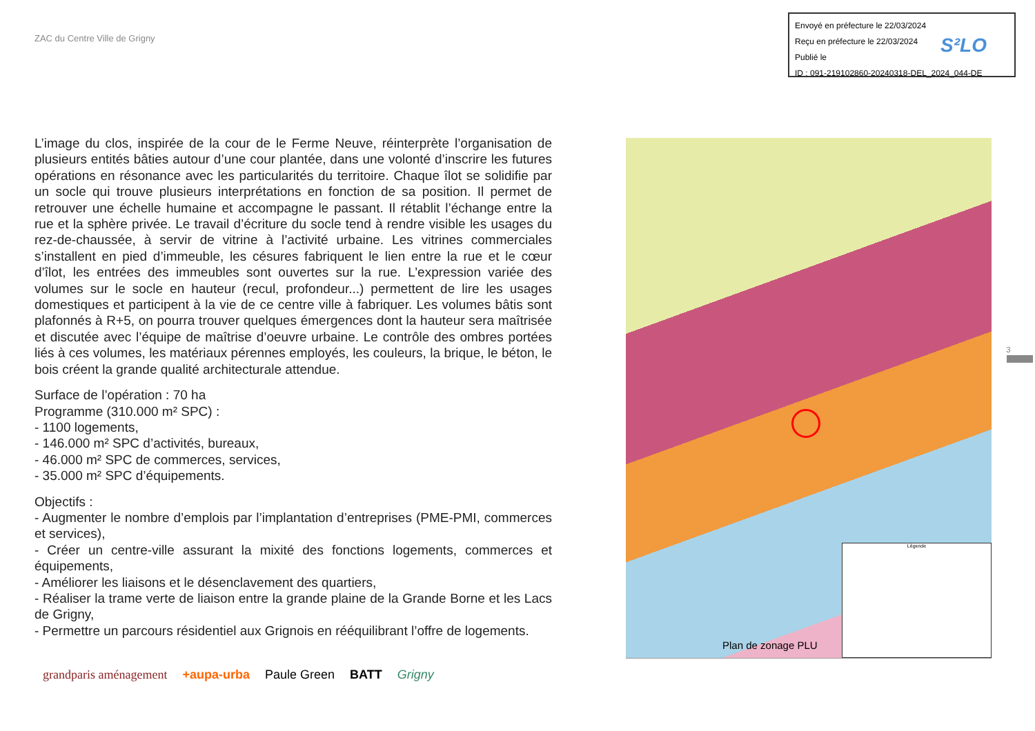ZAC du Centre Ville de Grigny
Envoyé en préfecture le 22/03/2024
Reçu en préfecture le 22/03/2024
Publié le
ID : 091-219102860-20240318-DEL_2024_044-DE
S²LO
L’image du clos, inspirée de la cour de le Ferme Neuve, réinterprète l’organisation de plusieurs entités bâties autour d’une cour plantée, dans une volonté d’inscrire les futures opérations en résonance avec les particularités du territoire. Chaque îlot se solidifie par un socle qui trouve plusieurs interprétations en fonction de sa position. Il permet de retrouver une échelle humaine et accompagne le passant. Il rétablit l’échange entre la rue et la sphère privée. Le travail d’écriture du socle tend à rendre visible les usages du rez-de-chaussée, à servir de vitrine à l’activité urbaine. Les vitrines commerciales s’installent en pied d’immeuble, les césures fabriquent le lien entre la rue et le cœur d’îlot, les entrées des immeubles sont ouvertes sur la rue. L’expression variée des volumes sur le socle en hauteur (recul, profondeur...) permettent de lire les usages domestiques et participent à la vie de ce centre ville à fabriquer. Les volumes bâtis sont plafonnés à R+5, on pourra trouver quelques émergences dont la hauteur sera maîtrisée et discutée avec l’équipe de maîtrise d’oeuvre urbaine. Le contrôle des ombres portées liés à ces volumes, les matériaux pérennes employés, les couleurs, la brique, le béton, le bois créent la grande qualité architecturale attendue.
Surface de l’opération : 70 ha
Programme (310.000 m² SPC) :
- 1100 logements,
- 146.000 m² SPC d’activités, bureaux,
- 46.000 m² SPC de commerces, services,
- 35.000 m² SPC d’équipements.
Objectifs :
- Augmenter le nombre d’emplois par l’implantation d’entreprises (PME-PMI, commerces et services),
- Créer un centre-ville assurant la mixité des fonctions logements, commerces et équipements,
- Améliorer les liaisons et le désenclavement des quartiers,
- Réaliser la trame verte de liaison entre la grande plaine de la Grande Borne et les Lacs de Grigny,
- Permettre un parcours résidentiel aux Grignois en rééquilibrant l’offre de logements.
Légende
Plan de zonage PLU
3
grandparis aménagement +aupa-urba Paule Green BATT Grigny